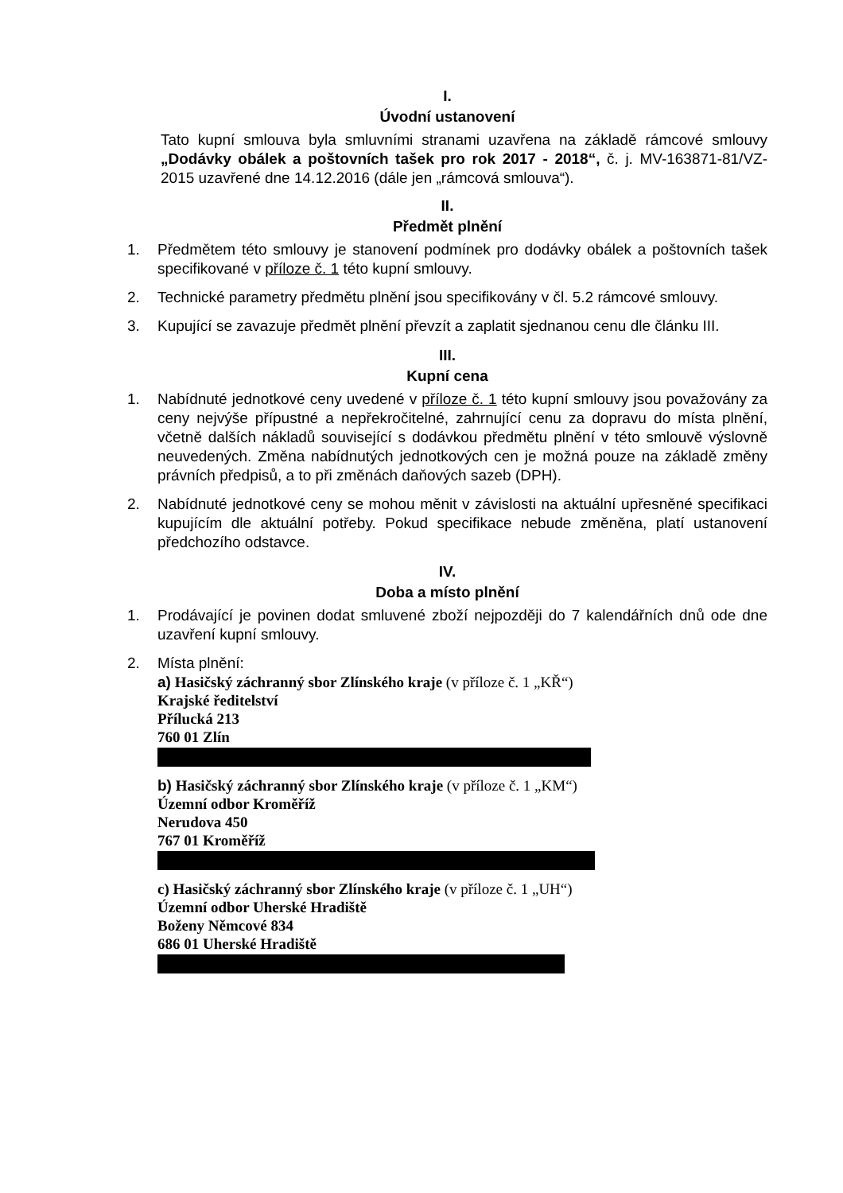I.
Úvodní ustanovení
Tato kupní smlouva byla smluvními stranami uzavřena na základě rámcové smlouvy „Dodávky obálek a poštovních tašek pro rok 2017 - 2018“, č. j. MV-163871-81/VZ-2015 uzavřené dne 14.12.2016 (dále jen „rámcová smlouva“).
II.
Předmět plnění
1. Předmětem této smlouvy je stanovení podmínek pro dodávky obálek a poštovních tašek specifikované v příloze č. 1 této kupní smlouvy.
2. Technické parametry předmětu plnění jsou specifikovány v čl. 5.2 rámcové smlouvy.
3. Kupující se zavazuje předmět plnění převzít a zaplatit sjednanou cenu dle článku III.
III.
Kupní cena
1. Nabídnuté jednotkové ceny uvedené v příloze č. 1 této kupní smlouvy jsou považovány za ceny nejvýše přípustné a nepřekročitelné, zahrnující cenu za dopravu do místa plnění, včetně dalších nákladů související s dodávkou předmětu plnění v této smlouvě výslovně neuvedených. Změna nabídnutých jednotkových cen je možná pouze na základě změny právních předpisů, a to při změnách daňových sazeb (DPH).
2. Nabídnuté jednotkové ceny se mohou měnit v závislosti na aktuální upřesněné specifikaci kupujícím dle aktuální potřeby. Pokud specifikace nebude změněna, platí ustanovení předchozího odstavce.
IV.
Doba a místo plnění
1. Prodávající je povinen dodat smluvené zboží nejpozději do 7 kalendářních dnů ode dne uzavření kupní smlouvy.
2. Místa plnění:
a) Hasičský záchranný sbor Zlínského kraje (v příloze č. 1 „KŘ“)
Krajské ředitelství
Přílucká 213
760 01 Zlín
b) Hasičský záchranný sbor Zlínského kraje (v příloze č. 1 „KM“)
Územní odbor Kroměříž
Nerudova 450
767 01 Kroměříž
c) Hasičský záchranný sbor Zlínského kraje (v příloze č. 1 „UH“)
Územní odbor Uherské Hradiště
Boženy Němcové 834
686 01 Uherské Hradiště